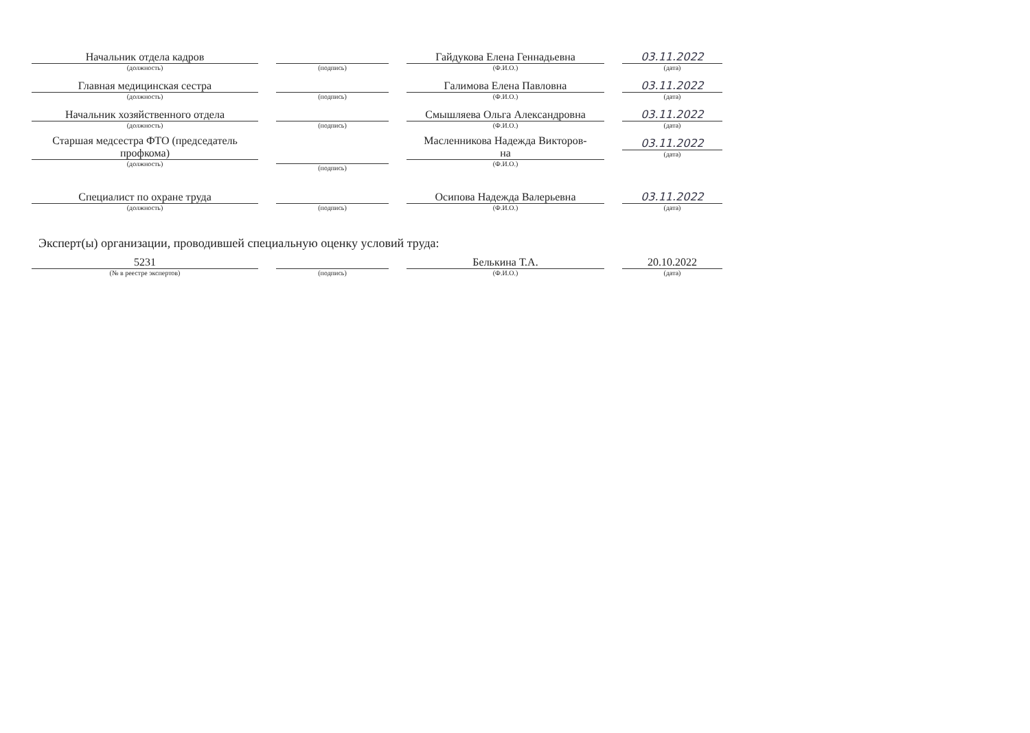Начальник отдела кадров
(должность)
(подпись)
Гайдукова Елена Геннадьевна
(Ф.И.О.)
03.11.2022
(дата)
Главная медицинская сестра
(должность)
(подпись)
Галимова Елена Павловна
(Ф.И.О.)
03.11.2022
(дата)
Начальник хозяйственного отдела
(должность)
(подпись)
Смышляева Ольга Александровна
(Ф.И.О.)
03.11.2022
(дата)
Старшая медсестра ФТО (председатель
профкома)
(должность)
(подпись)
Масленникова Надежда Викторов-
на
(Ф.И.О.)
03.11.2022
(дата)
Специалист по охране труда
(должность)
(подпись)
Осипова Надежда Валерьевна
(Ф.И.О.)
03.11.2022
(дата)
Эксперт(ы) организации, проводившей специальную оценку условий труда:
5231
(№ в реестре экспертов)
(подпись)
Белькина Т.А.
(Ф.И.О.)
20.10.2022
(дата)